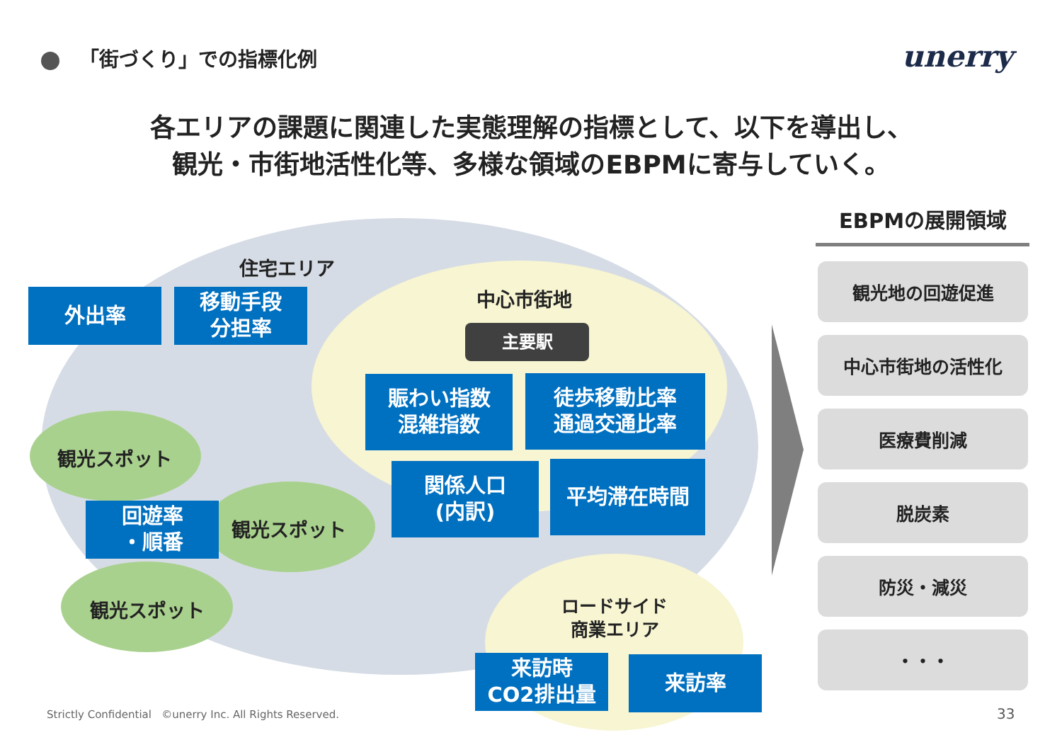「街づくり」での指標化例 unerry
各エリアの課題に関連した実態理解の指標として、以下を導出し、
観光・市街地活性化等、多様な領域のEBPMに寄与していく。
住宅エリア
外出率
移動手段
分担率
中心市街地
主要駅
賑わい指数
混雑指数
徒歩移動比率
通過交通比率
関係人口
(内訳)
平均滞在時間
観光スポット
回遊率
・順番
観光スポット
観光スポット
ロードサイド
商業エリア
来訪時
CO2排出量
来訪率
EBPMの展開領域
観光地の回遊促進
中心市街地の活性化
医療費削減
脱炭素
防災・減災
・・・
Strictly Confidential ©unerry Inc. All Rights Reserved.
33